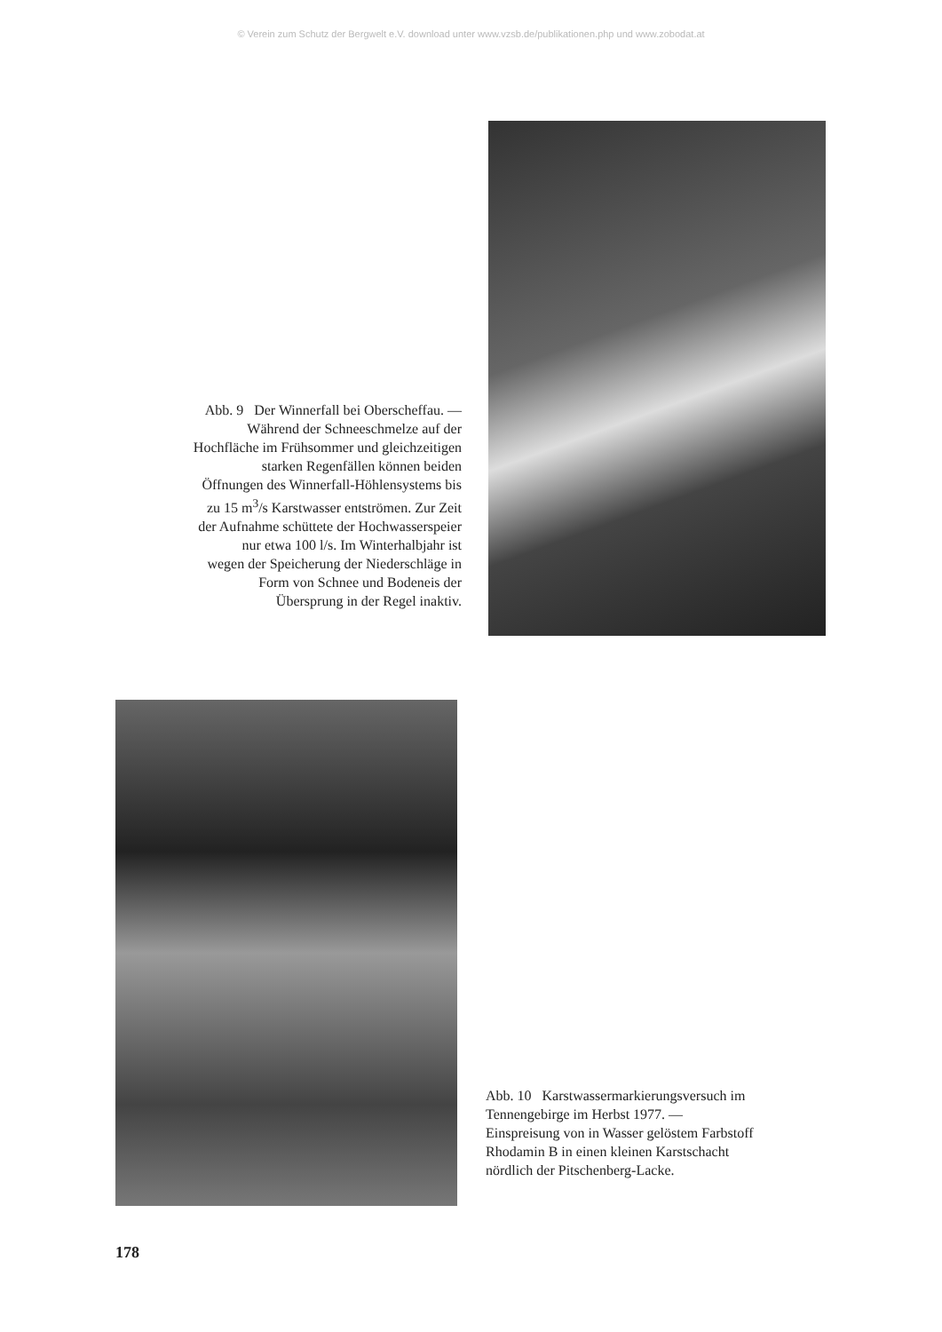© Verein zum Schutz der Bergwelt e.V. download unter www.vzsb.de/publikationen.php und www.zobodat.at
Abb. 9 Der Winnerfall bei Oberscheffau. —
Während der Schneeschmelze auf der
Hochfläche im Frühsommer und gleichzeitigen
starken Regenfällen können beiden
Öffnungen des Winnerfall-Höhlensystems bis
zu 15 m<sup>3</sup>/s Karstwasser entströmen. Zur Zeit
der Aufnahme schüttete der Hochwasserspeier
nur etwa 100 l/s. Im Winterhalbjahr ist
wegen der Speicherung der Niederschläge in
Form von Schnee und Bodeneis der
Übersprung in der Regel inaktiv.
Abb. 10 Karstwassermarkierungsversuch im
Tennengebirge im Herbst 1977. —
Einspreisung von in Wasser gelöstem Farbstoff
Rhodamin B in einen kleinen Karstschacht
nördlich der Pitschenberg-Lacke.
178